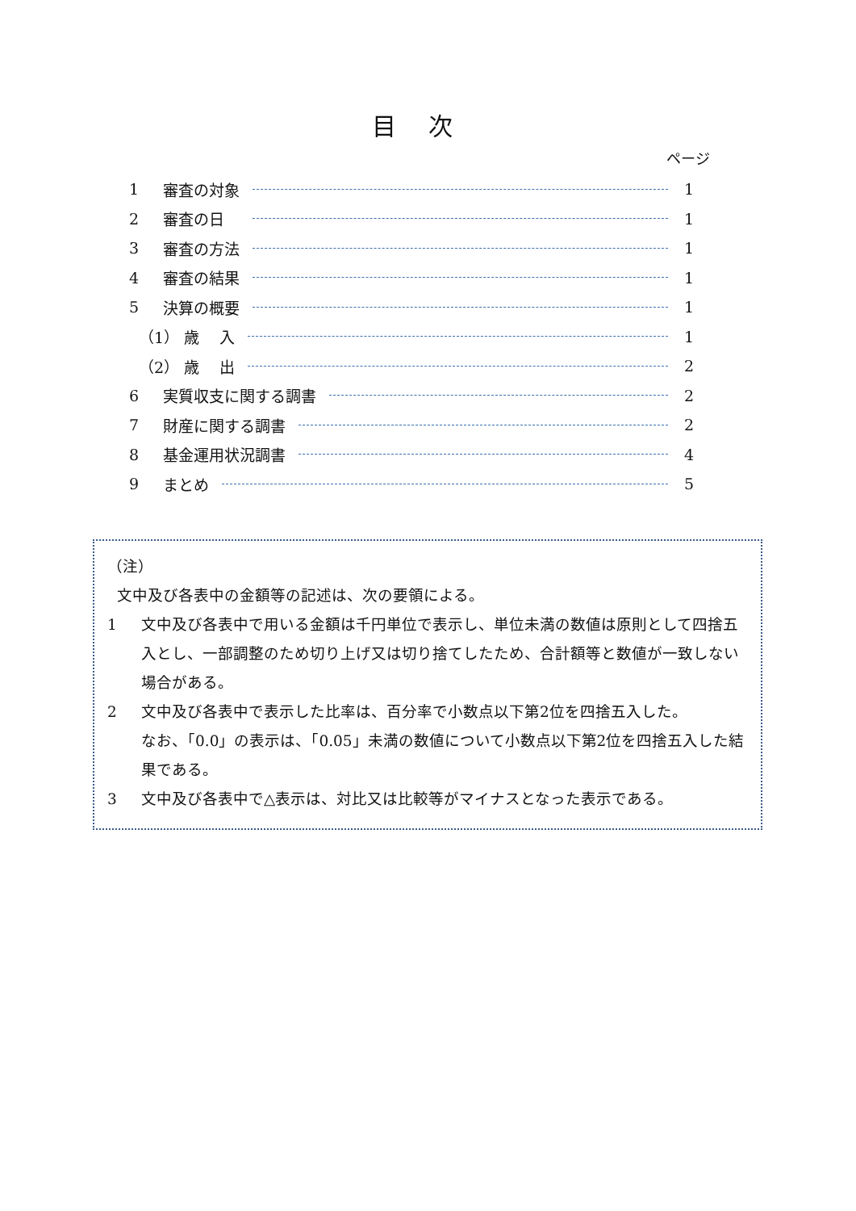目次
ページ
1 審査の対象 1
2 審査の日　 1
3 審査の方法 1
4 審査の結果 1
5 決算の概要 1
（1） 歳　 入 1
（2） 歳　 出 2
6 実質収支に関する調書 2
7 財産に関する調書 2
8 基金運用状況調書 4
9 まとめ 5
（注）
文中及び各表中の金額等の記述は、次の要領による。
1 文中及び各表中で用いる金額は千円単位で表示し、単位未満の数値は原則として四捨五入とし、一部調整のため切り上げ又は切り捨てしたため、合計額等と数値が一致しない場合がある。
2 文中及び各表中で表示した比率は、百分率で小数点以下第2位を四捨五入した。
なお、「0.0」の表示は、「0.05」未満の数値について小数点以下第2位を四捨五入した結果である。
3 文中及び各表中で△表示は、対比又は比較等がマイナスとなった表示である。